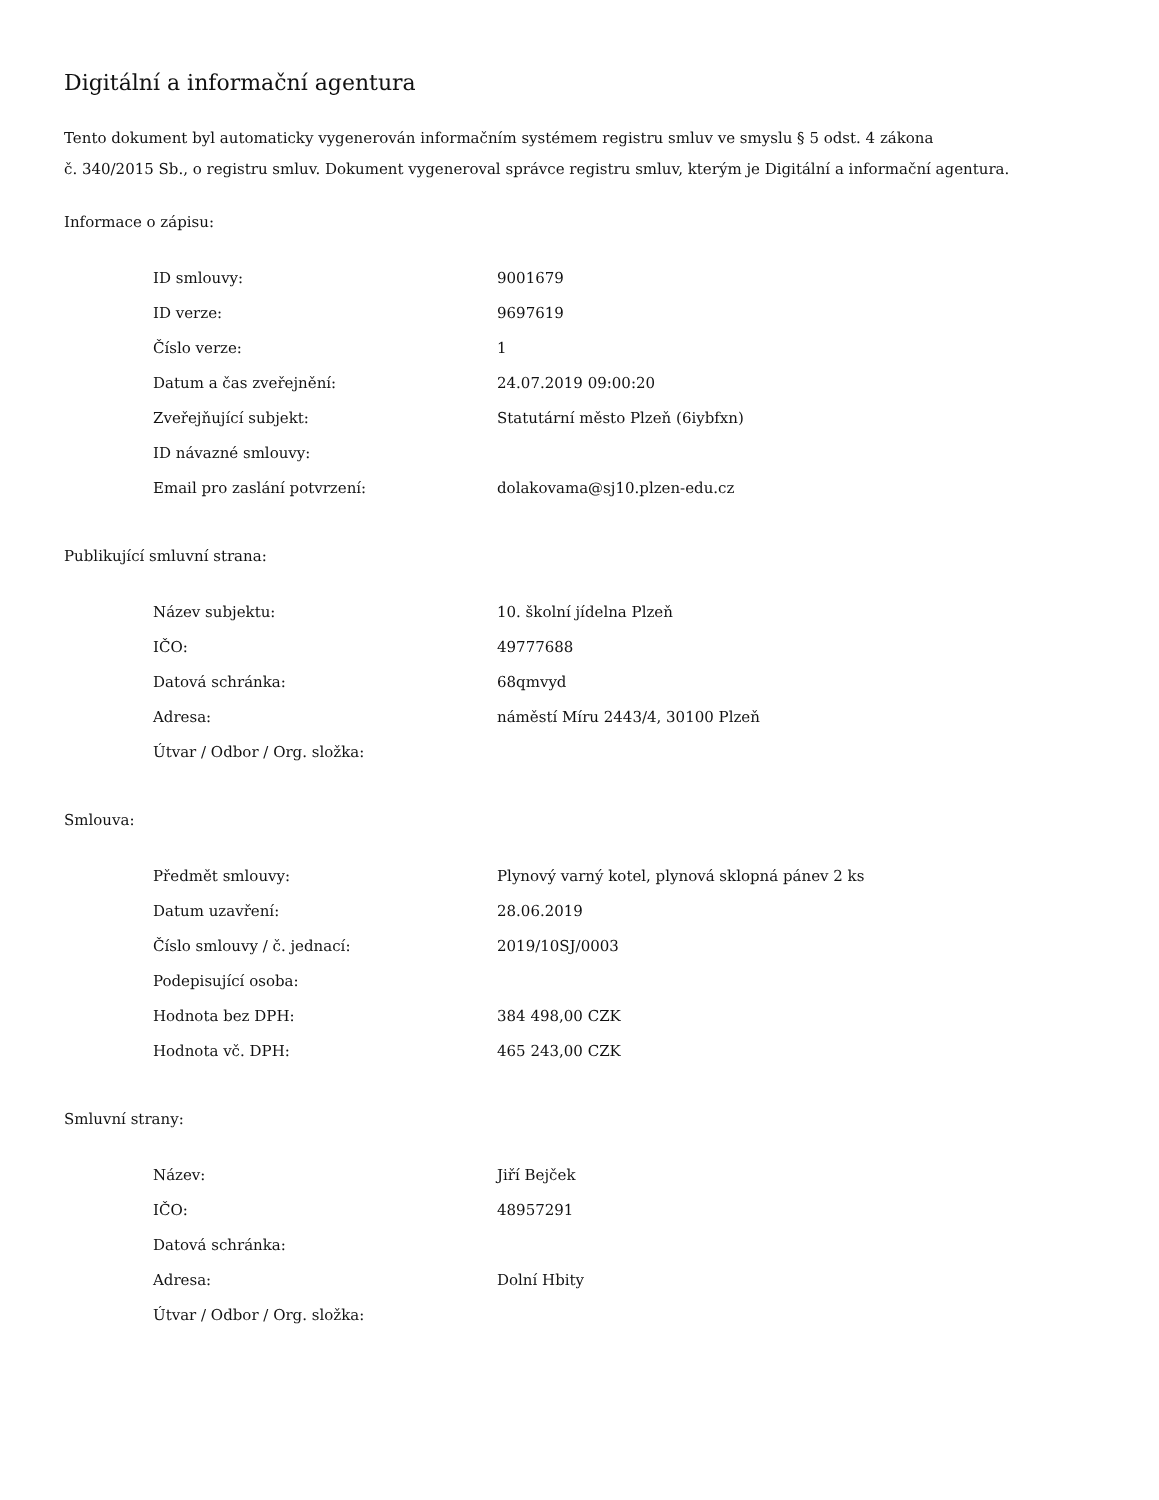Digitální a informační agentura
Tento dokument byl automaticky vygenerován informačním systémem registru smluv ve smyslu § 5 odst. 4 zákona
č. 340/2015 Sb., o registru smluv. Dokument vygeneroval správce registru smluv, kterým je Digitální a informační agentura.
Informace o zápisu:
| ID smlouvy: | 9001679 |
| ID verze: | 9697619 |
| Číslo verze: | 1 |
| Datum a čas zveřejnění: | 24.07.2019 09:00:20 |
| Zveřejňující subjekt: | Statutární město Plzeň (6iybfxn) |
| ID návazné smlouvy: | |
| Email pro zaslání potvrzení: | dolakovama@sj10.plzen-edu.cz |
Publikující smluvní strana:
| Název subjektu: | 10. školní jídelna Plzeň |
| IČO: | 49777688 |
| Datová schránka: | 68qmvyd |
| Adresa: | náměstí Míru 2443/4, 30100 Plzeň |
| Útvar / Odbor / Org. složka: | |
Smlouva:
| Předmět smlouvy: | Plynový varný kotel, plynová sklopná pánev 2 ks |
| Datum uzavření: | 28.06.2019 |
| Číslo smlouvy / č. jednací: | 2019/10SJ/0003 |
| Podepisující osoba: | |
| Hodnota bez DPH: | 384 498,00 CZK |
| Hodnota vč. DPH: | 465 243,00 CZK |
Smluvní strany:
| Název: | Jiří Bejček |
| IČO: | 48957291 |
| Datová schránka: | |
| Adresa: | Dolní Hbity |
| Útvar / Odbor / Org. složka: | |